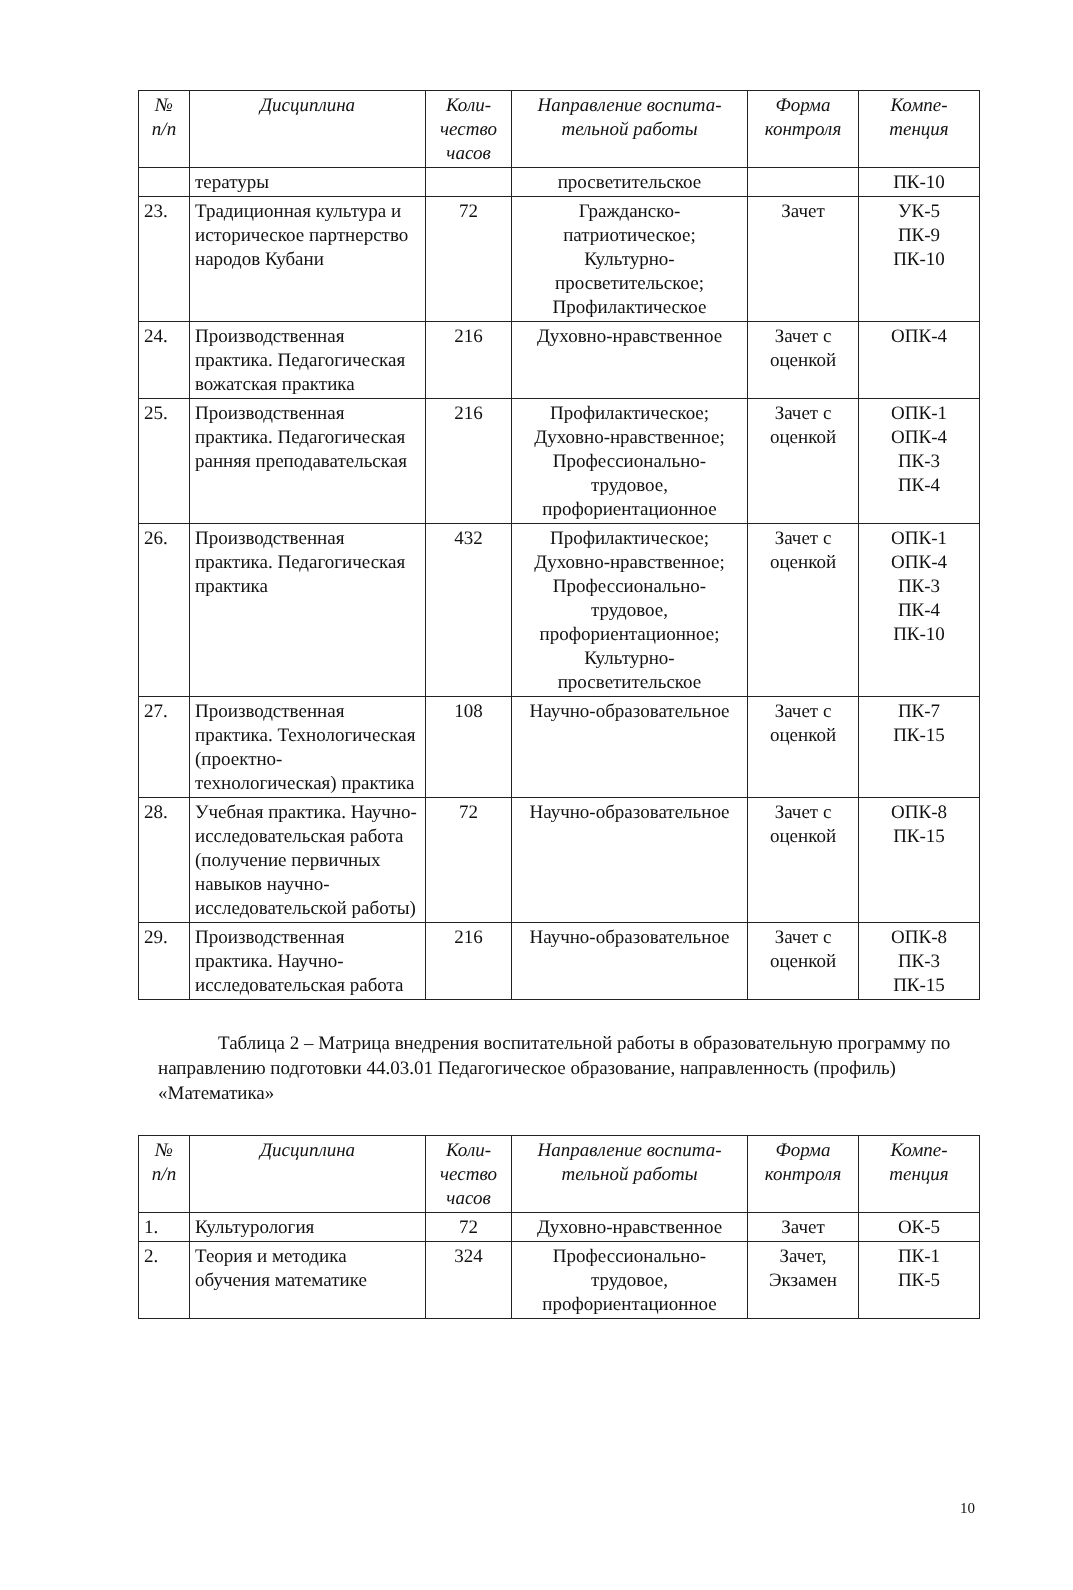| № п/п | Дисциплина | Коли- чество часов | Направление воспита- тельной работы | Форма контроля | Компе- тенция |
| --- | --- | --- | --- | --- | --- |
| | тературы | | просветительское | | ПК-10 |
| 23. | Традиционная культура и историческое партнерство народов Кубани | 72 | Гражданско-патриотическое; Культурно-просветительское; Профилактическое | Зачет | УК-5 ПК-9 ПК-10 |
| 24. | Производственная практика. Педагогическая вожатская практика | 216 | Духовно-нравственное | Зачет с оценкой | ОПК-4 |
| 25. | Производственная практика. Педагогическая ранняя преподавательская | 216 | Профилактическое; Духовно-нравственное; Профессионально-трудовое, профориентационное | Зачет с оценкой | ОПК-1 ОПК-4 ПК-3 ПК-4 |
| 26. | Производственная практика. Педагогическая практика | 432 | Профилактическое; Духовно-нравственное; Профессионально-трудовое, профориентационное; Культурно-просветительское | Зачет с оценкой | ОПК-1 ОПК-4 ПК-3 ПК-4 ПК-10 |
| 27. | Производственная практика. Технологическая (проектно-технологическая) практика | 108 | Научно-образовательное | Зачет с оценкой | ПК-7 ПК-15 |
| 28. | Учебная практика. Научно-исследовательская работа (получение первичных навыков научно-исследовательской работы) | 72 | Научно-образовательное | Зачет с оценкой | ОПК-8 ПК-15 |
| 29. | Производственная практика. Научно-исследовательская работа | 216 | Научно-образовательное | Зачет с оценкой | ОПК-8 ПК-3 ПК-15 |
Таблица 2 – Матрица внедрения воспитательной работы в образовательную программу по направлению подготовки 44.03.01 Педагогическое образование, направленность (профиль) «Математика»
| № п/п | Дисциплина | Коли- чество часов | Направление воспита- тельной работы | Форма контроля | Компе- тенция |
| --- | --- | --- | --- | --- | --- |
| 1. | Культурология | 72 | Духовно-нравственное | Зачет | ОК-5 |
| 2. | Теория и методика обучения математике | 324 | Профессионально-трудовое, профориентационное | Зачет, Экзамен | ПК-1 ПК-5 |
10